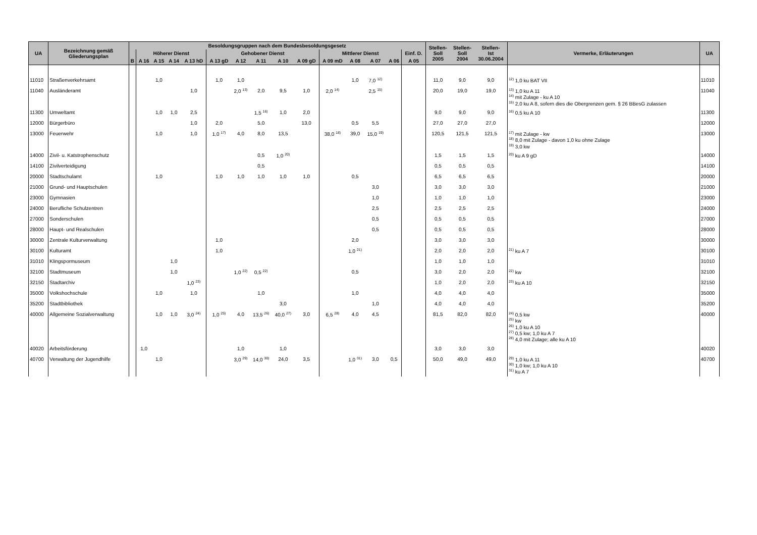| UA | Bezeichnung gemäß Gliederungsplan | Besoldungsgruppen nach dem Bundesbesoldungsgesetz | | | | | | | | | | | | | | | Stellen- Soll 2005 | Stellen- Soll 2004 | Stellen- Ist 30.06.2004 | Vermerke, Erläuterungen | UA |
| --- | --- | --- | --- | --- | --- | --- | --- | --- | --- | --- | --- | --- | --- | --- | --- | --- | --- | --- | --- | --- | --- |
| | | | Höherer Dienst | | | | Gehobener Dienst | | | | | Mittlerer Dienst | | | | Einf. D. | | | | | |
| | | B | A 16 | A 15 | A 14 | A 13 hD | A 13 gD | A 12 | A 11 | A 10 | A 09 gD | A 09 mD | A 08 | A 07 | A 06 | A 05 | | | | | |
| 11010 | Straßenverkehrsamt | | | 1,0 | | | 1,0 | 1,0 | | | | | 1,0 | 7,0 <sup>12)</sup> | | | 11,0 | 9,0 | 9,0 | <sup>12)</sup> 1,0 ku BAT VII | 11010 |
| 11040 | Ausländeramt | | | | | 1,0 | | 2,0 <sup>13)</sup> | 2,0 | 9,5 | 1,0 | 2,0 <sup>14)</sup> | | 2,5 <sup>15)</sup> | | | 20,0 | 19,0 | 19,0 | <sup>13)</sup> 1,0 ku A 11 <sup>14)</sup> mit Zulage - ku A 10 <sup>15)</sup> 2,0 ku A 8, sofern dies die Obergrenzen gem. § 26 BBesG zulassen | 11040 |
| 11300 | Umweltamt | | | 1,0 | 1,0 | 2,5 | | | 1,5 <sup>16)</sup> | 1,0 | 2,0 | | | | | | 9,0 | 9,0 | 9,0 | <sup>16)</sup> 0,5 ku A 10 | 11300 |
| 12000 | Bürgerbüro | | | | | 1,0 | 2,0 | | 5,0 | | 13,0 | | 0,5 | 5,5 | | | 27,0 | 27,0 | 27,0 | | 12000 |
| 13000 | Feuerwehr | | | 1,0 | | 1,0 | 1,0 <sup>17)</sup> | 4,0 | 8,0 | 13,5 | | 38,0 <sup>18)</sup> | 39,0 | 15,0 <sup>19)</sup> | | | 120,5 | 121,5 | 121,5 | <sup>17)</sup> mit Zulage - kw <sup>18)</sup> 8,0 mit Zulage - davon 1,0 ku ohne Zulage <sup>19)</sup> 3,0 kw | 13000 |
| 14000 | Zivil- u. Katstrophenschutz | | | | | | | | 0,5 | 1,0 <sup>20)</sup> | | | | | | | 1,5 | 1,5 | 1,5 | <sup>20)</sup> ku A 9 gD | 14000 |
| 14100 | Zivilverteidigung | | | | | | | | 0,5 | | | | | | | | 0,5 | 0,5 | 0,5 | | 14100 |
| 20000 | Stadtschulamt | | | 1,0 | | | 1,0 | 1,0 | 1,0 | 1,0 | 1,0 | | 0,5 | | | | 6,5 | 6,5 | 6,5 | | 20000 |
| 21000 | Grund- und Hauptschulen | | | | | | | | | | | | | 3,0 | | | 3,0 | 3,0 | 3,0 | | 21000 |
| 23000 | Gymnasien | | | | | | | | | | | | | 1,0 | | | 1,0 | 1,0 | 1,0 | | 23000 |
| 24000 | Berufliche Schulzentren | | | | | | | | | | | | | 2,5 | | | 2,5 | 2,5 | 2,5 | | 24000 |
| 27000 | Sonderschulen | | | | | | | | | | | | | 0,5 | | | 0,5 | 0,5 | 0,5 | | 27000 |
| 28000 | Haupt- und Realschulen | | | | | | | | | | | | | 0,5 | | | 0,5 | 0,5 | 0,5 | | 28000 |
| 30000 | Zentrale Kulturverwaltung | | | | | | 1,0 | | | | | | 2,0 | | | | 3,0 | 3,0 | 3,0 | | 30000 |
| 30100 | Kulturamt | | | | | | 1,0 | | | | | | 1,0 <sup>21)</sup> | | | | 2,0 | 2,0 | 2,0 | <sup>21)</sup> ku A 7 | 30100 |
| 31010 | Klingspormuseum | | | | 1,0 | | | | | | | | | | | | 1,0 | 1,0 | 1,0 | | 31010 |
| 32100 | Stadtmuseum | | | | 1,0 | | | 1,0 <sup>22)</sup> | 0,5 <sup>22)</sup> | | | | 0,5 | | | | 3,0 | 2,0 | 2,0 | <sup>22)</sup> kw | 32100 |
| 32150 | Stadtarchiv | | | | | 1,0 <sup>23)</sup> | | | | | | | | | | | 1,0 | 2,0 | 2,0 | <sup>23)</sup> ku A 10 | 32150 |
| 35000 | Volkshochschule | | | 1,0 | | 1,0 | | | 1,0 | | | | 1,0 | | | | 4,0 | 4,0 | 4,0 | | 35000 |
| 35200 | Stadtbibliothek | | | | | | | | | 3,0 | | | | 1,0 | | | 4,0 | 4,0 | 4,0 | | 35200 |
| 40000 | Allgemeine Sozialverwaltung | | | 1,0 | 1,0 | 3,0 <sup>24)</sup> | 1,0 <sup>25)</sup> | 4,0 | 13,5 <sup>26)</sup> | 40,0 <sup>27)</sup> | 3,0 | 6,5 <sup>28)</sup> | 4,0 | 4,5 | | | 81,5 | 82,0 | 82,0 | <sup>24)</sup> 0,5 kw <sup>25)</sup> kw <sup>26)</sup> 1,0 ku A 10 <sup>27)</sup> 0,5 kw; 1,0 ku A 7 <sup>28)</sup> 4,0 mit Zulage; alle ku A 10 | 40000 |
| 40020 | Arbeitsförderung | | 1,0 | | | | | 1,0 | | 1,0 | | | | | | | 3,0 | 3,0 | 3,0 | | 40020 |
| 40700 | Verwaltung der Jugendhilfe | | | 1,0 | | | | 3,0 <sup>29)</sup> | 14,0 <sup>30)</sup> | 24,0 | 3,5 | | 1,0 <sup>31)</sup> | 3,0 | 0,5 | | 50,0 | 49,0 | 49,0 | <sup>29)</sup> 1,0 ku A 11 <sup>30)</sup> 1,0 kw; 1,0 ku A 10 <sup>31)</sup> ku A 7 | 40700 |